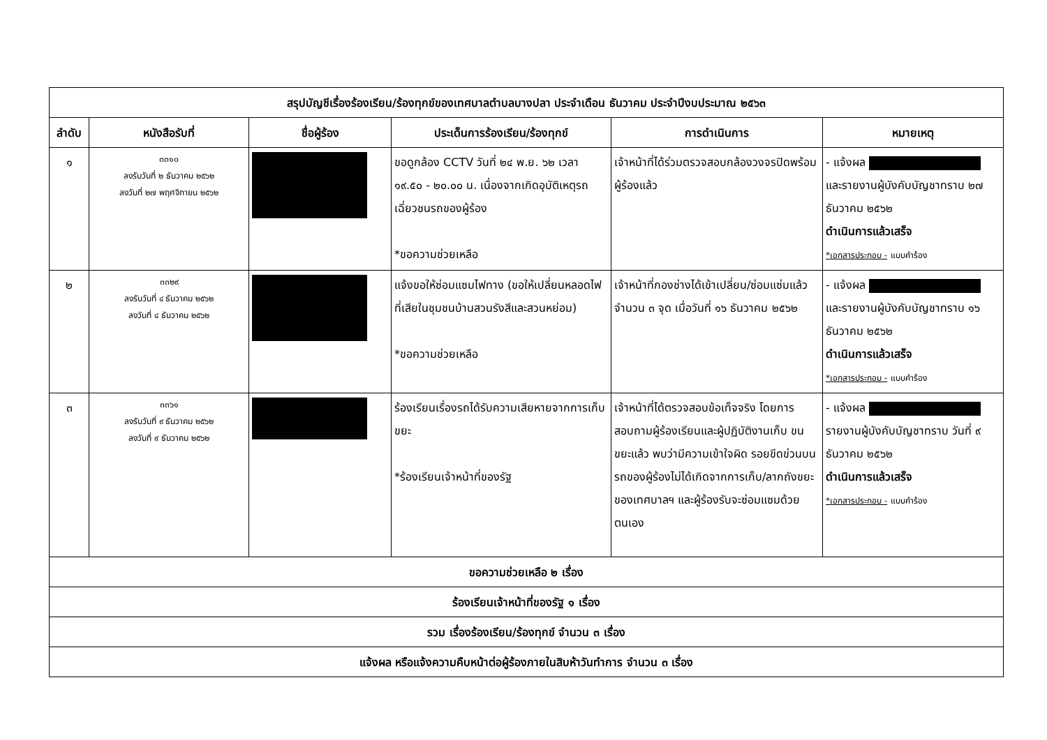| สรุปบัญชีเรื่องร้องเรียน/ร้องทุกข์ของเทศบาลตำบลบางปลา ประจำเดือน ธันวาคม ประจำปีงบประมาณ ๒๕๖๓ | | | | | |
| --- | --- | --- | --- | --- | --- |
| ลำดับ | หนังสือรับที่ | ชื่อผู้ร้อง | ประเด็นการร้องเรียน/ร้องทุกข์ | การดำเนินการ | หมายเหตุ |
| ๑ | ๓๓๑๐ ลงรับวันที่ ๒ ธันวาคม ๒๕๖๒ ลงวันที่ ๒๗ พฤศจิกายน ๒๕๖๒ | | ขอดูกล้อง CCTV วันที่ ๒๔ พ.ย. ๖๒ เวลา ๑๙.๕๐ - ๒๐.๐๐ น. เนื่องจากเกิดอุบัติเหตุรถเฉี่ยวชนรถของผู้ร้อง *ขอความช่วยเหลือ | เจ้าหน้าที่ได้ร่วมตรวจสอบกล้องวงจรปิดพร้อมผู้ร้องแล้ว | - แจ้งผล และรายงานผู้บังคับบัญชาทราบ ๒๗ ธันวาคม ๒๕๖๒ ดำเนินการแล้วเสร็จ *เอกสารประกอบ - แบบคำร้อง |
| ๒ | ๓๓๒๙ ลงรับวันที่ ๔ ธันวาคม ๒๕๖๒ ลงวันที่ ๔ ธันวาคม ๒๕๖๒ | | แจ้งขอให้ซ่อมแซมไฟทาง (ขอให้เปลี่ยนหลอดไฟที่เสียในชุมชนบ้านสวนรังสีและสวนหย่อม) *ขอความช่วยเหลือ | เจ้าหน้าที่กองช่างได้เข้าเปลี่ยน/ซ่อมแซ่มแล้ว จำนวน ๓ จุด เมื่อวันที่ ๑๖ ธันวาคม ๒๕๖๒ | - แจ้งผล และรายงานผู้บังคับบัญชาทราบ ๑๖ ธันวาคม ๒๕๖๒ ดำเนินการแล้วเสร็จ *เอกสารประกอบ - แบบคำร้อง |
| ๓ | ๓๓๖๑ ลงรับวันที่ ๙ ธันวาคม ๒๕๖๒ ลงวันที่ ๙ ธันวาคม ๒๕๖๒ | | ร้องเรียนเรื่องรถได้รับความเสียหายจากการเก็บขยะ *ร้องเรียนเจ้าหน้าที่ของรัฐ | เจ้าหน้าที่ได้ตรวจสอบข้อเท็จจริง โดยการสอบถามผู้ร้องเรียนและผู้ปฏิบัติงานเก็บ ขนขยะแล้ว พบว่ามีความเข้าใจผิด รอยขีดข่วนบนรถของผู้ร้องไม่ได้เกิดจากการเก็บ/ลากถังขยะของเทศบาลฯ และผู้ร้องรับจะซ่อมแซมด้วยตนเอง | - แจ้งผล รายงานผู้บังคับบัญชาทราบ วันที่ ๙ ธันวาคม ๒๕๖๒ ดำเนินการแล้วเสร็จ *เอกสารประกอบ - แบบคำร้อง |
| ขอความช่วยเหลือ ๒ เรื่อง | | | | | |
| ร้องเรียนเจ้าหน้าที่ของรัฐ ๑ เรื่อง | | | | | |
| รวม เรื่องร้องเรียน/ร้องทุกข์ จำนวน ๓ เรื่อง | | | | | |
| แจ้งผล หรือแจ้งความคืบหน้าต่อผู้ร้องภายในสิบห้าวันทำการ จำนวน ๓ เรื่อง | | | | | |